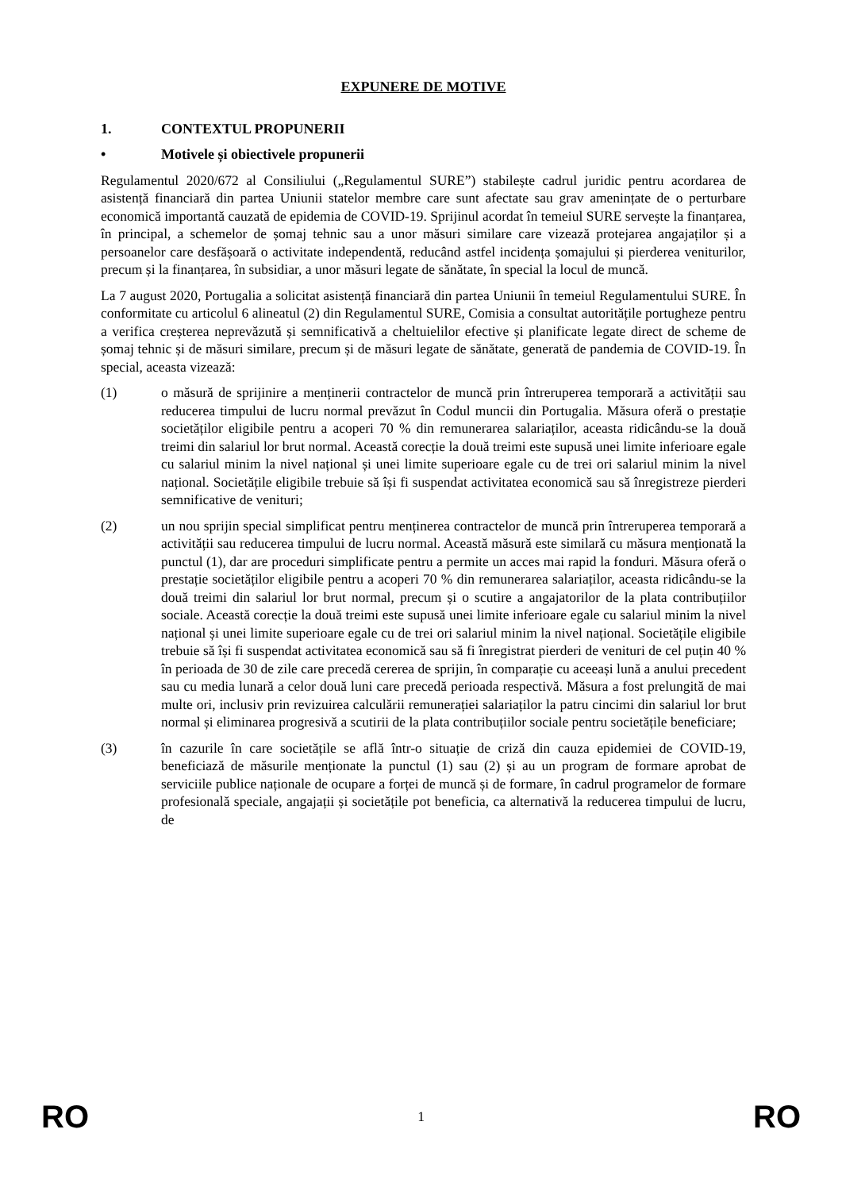EXPUNERE DE MOTIVE
1. CONTEXTUL PROPUNERII
• Motivele și obiectivele propunerii
Regulamentul 2020/672 al Consiliului („Regulamentul SURE”) stabilește cadrul juridic pentru acordarea de asistență financiară din partea Uniunii statelor membre care sunt afectate sau grav amenințate de o perturbare economică importantă cauzată de epidemia de COVID-19. Sprijinul acordat în temeiul SURE servește la finanțarea, în principal, a schemelor de șomaj tehnic sau a unor măsuri similare care vizează protejarea angajaților și a persoanelor care desfășoară o activitate independentă, reducând astfel incidența șomajului și pierderea veniturilor, precum și la finanțarea, în subsidiar, a unor măsuri legate de sănătate, în special la locul de muncă.
La 7 august 2020, Portugalia a solicitat asistență financiară din partea Uniunii în temeiul Regulamentului SURE. În conformitate cu articolul 6 alineatul (2) din Regulamentul SURE, Comisia a consultat autoritățile portugheze pentru a verifica creșterea neprevăzută și semnificativă a cheltuielilor efective și planificate legate direct de scheme de șomaj tehnic și de măsuri similare, precum și de măsuri legate de sănătate, generată de pandemia de COVID-19. În special, aceasta vizează:
(1) o măsură de sprijinire a menținerii contractelor de muncă prin întreruperea temporară a activității sau reducerea timpului de lucru normal prevăzut în Codul muncii din Portugalia. Măsura oferă o prestație societăților eligibile pentru a acoperi 70 % din remunerarea salariaților, aceasta ridicându-se la două treimi din salariul lor brut normal. Această corecție la două treimi este supusă unei limite inferioare egale cu salariul minim la nivel național și unei limite superioare egale cu de trei ori salariul minim la nivel național. Societățile eligibile trebuie să își fi suspendat activitatea economică sau să înregistreze pierderi semnificative de venituri;
(2) un nou sprijin special simplificat pentru menținerea contractelor de muncă prin întreruperea temporară a activității sau reducerea timpului de lucru normal. Această măsură este similară cu măsura menționată la punctul (1), dar are proceduri simplificate pentru a permite un acces mai rapid la fonduri. Măsura oferă o prestație societăților eligibile pentru a acoperi 70 % din remunerarea salariaților, aceasta ridicându-se la două treimi din salariul lor brut normal, precum și o scutire a angajatorilor de la plata contribuțiilor sociale. Această corecție la două treimi este supusă unei limite inferioare egale cu salariul minim la nivel național și unei limite superioare egale cu de trei ori salariul minim la nivel național. Societățile eligibile trebuie să își fi suspendat activitatea economică sau să fi înregistrat pierderi de venituri de cel puțin 40 % în perioada de 30 de zile care precedă cererea de sprijin, în comparație cu aceeași lună a anului precedent sau cu media lunară a celor două luni care precedă perioada respectivă. Măsura a fost prelungită de mai multe ori, inclusiv prin revizuirea calculării remunerației salariaților la patru cincimi din salariul lor brut normal și eliminarea progresivă a scutirii de la plata contribuțiilor sociale pentru societățile beneficiare;
(3) în cazurile în care societățile se află într-o situație de criză din cauza epidemiei de COVID-19, beneficiază de măsurile menționate la punctul (1) sau (2) și au un program de formare aprobat de serviciile publice naționale de ocupare a forței de muncă și de formare, în cadrul programelor de formare profesională speciale, angajații și societățile pot beneficia, ca alternativă la reducerea timpului de lucru, de
RO 1 RO